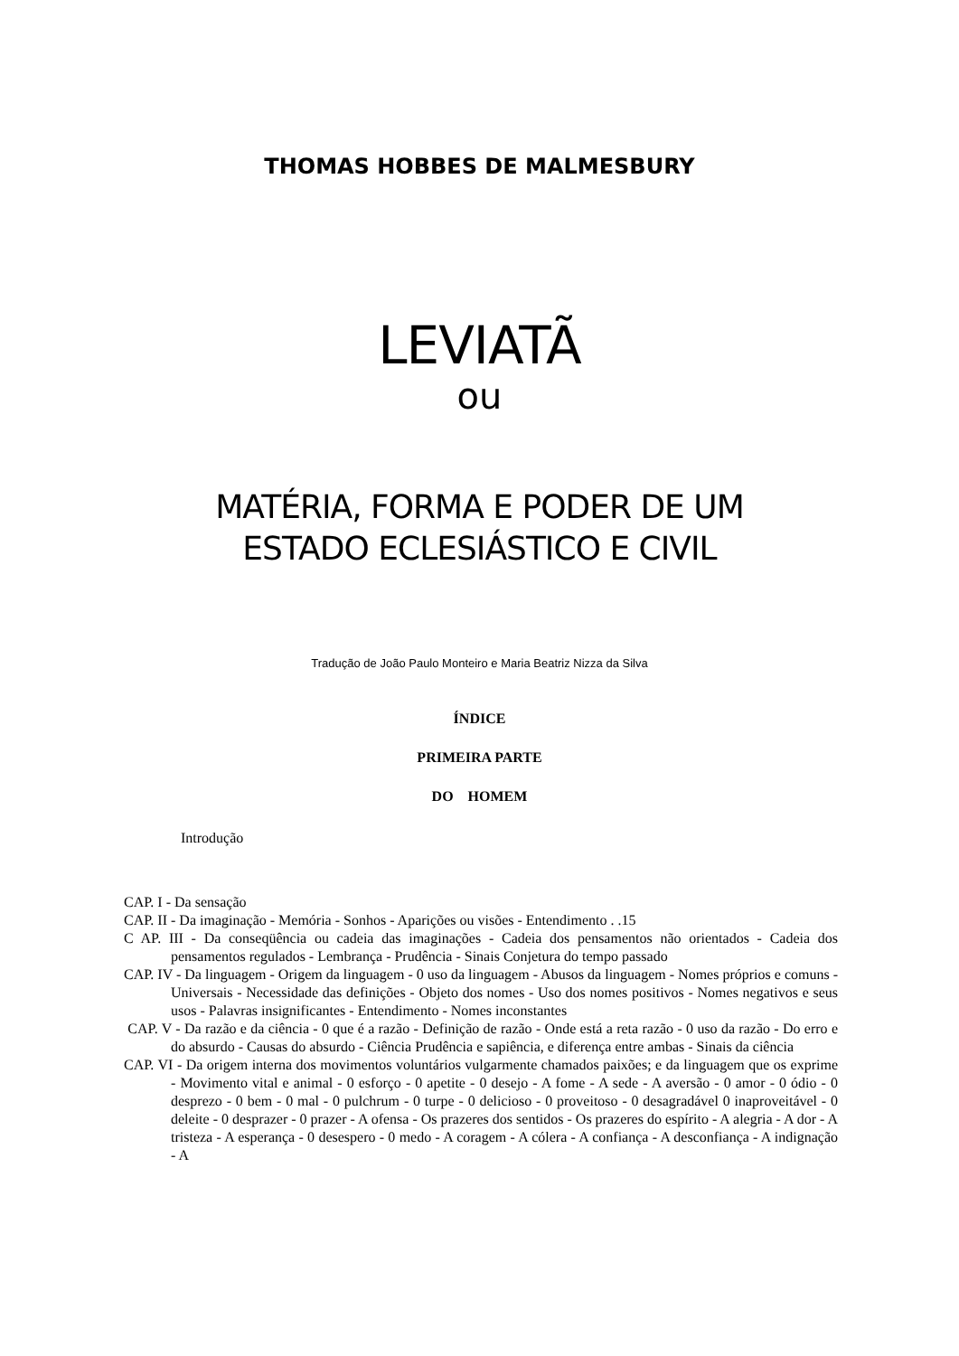THOMAS HOBBES DE MALMESBURY
LEVIATÃ
ou
MATÉRIA, FORMA E PODER DE UM
ESTADO ECLESIÁSTICO E CIVIL
Tradução de João Paulo Monteiro e Maria Beatriz Nizza da Silva
ÍNDICE
PRIMEIRA PARTE
DO HOMEM
Introdução
CAP. I - Da sensação
CAP. II - Da imaginação - Memória - Sonhos - Aparições ou visões - Entendimento . .15
C AP. III - Da conseqüência ou cadeia das imaginações - Cadeia dos pensamentos não orientados - Cadeia dos pensamentos regulados - Lembrança - Prudência - Sinais Conjetura do tempo passado
CAP. IV - Da linguagem - Origem da linguagem - 0 uso da linguagem - Abusos da linguagem - Nomes próprios e comuns - Universais - Necessidade das definições - Objeto dos nomes - Uso dos nomes positivos - Nomes negativos e seus usos - Palavras insignificantes - Entendimento - Nomes inconstantes
CAP. V - Da razão e da ciência - 0 que é a razão - Definição de razão - Onde está a reta razão - 0 uso da razão - Do erro e do absurdo - Causas do absurdo - Ciência Prudência e sapiência, e diferença entre ambas - Sinais da ciência
CAP. VI - Da origem interna dos movimentos voluntários vulgarmente chamados paixões; e da linguagem que os exprime - Movimento vital e animal - 0 esforço - 0 apetite - 0 desejo - A fome - A sede - A aversão - 0 amor - 0 ódio - 0 desprezo - 0 bem - 0 mal - 0 pulchrum - 0 turpe - 0 delicioso - 0 proveitoso - 0 desagradável 0 inaproveitável - 0 deleite - 0 desprazer - 0 prazer - A ofensa - Os prazeres dos sentidos - Os prazeres do espírito - A alegria - A dor - A tristeza - A esperança - 0 desespero - 0 medo - A coragem - A cólera - A confiança - A desconfiança - A indignação - A